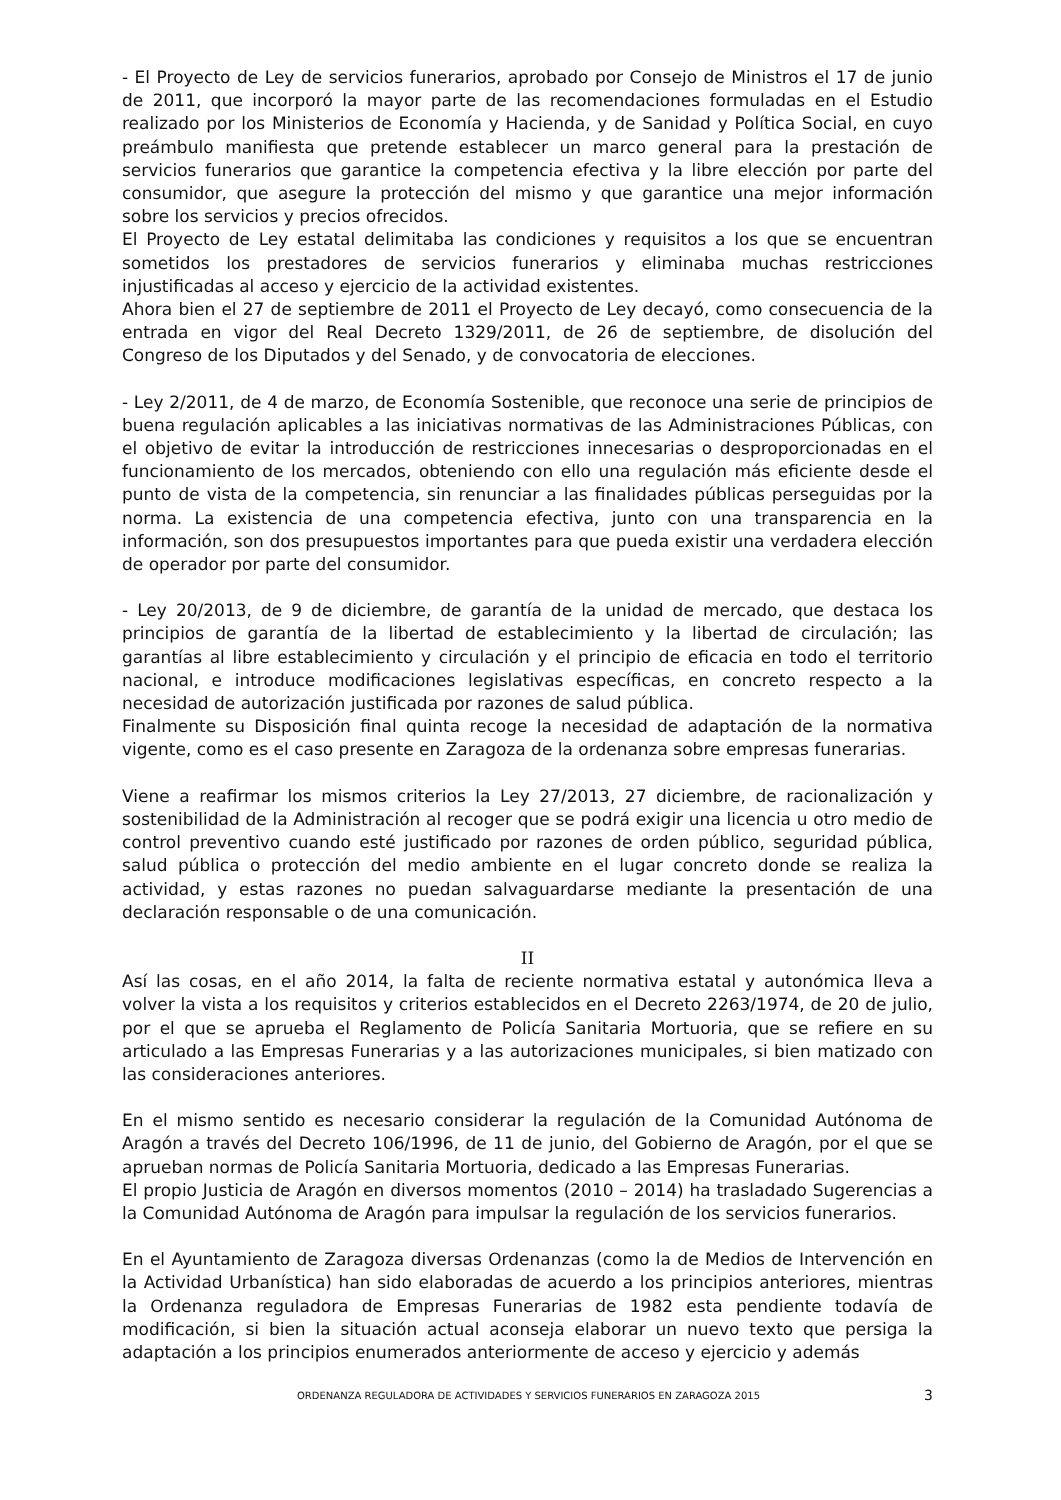- El Proyecto de Ley de servicios funerarios, aprobado por Consejo de Ministros el 17 de junio de 2011, que incorporó la mayor parte de las recomendaciones formuladas en el Estudio realizado por los Ministerios de Economía y Hacienda, y de Sanidad y Política Social, en cuyo preámbulo manifiesta que pretende establecer un marco general para la prestación de servicios funerarios que garantice la competencia efectiva y la libre elección por parte del consumidor, que asegure la protección del mismo y que garantice una mejor información sobre los servicios y precios ofrecidos.
El Proyecto de Ley estatal delimitaba las condiciones y requisitos a los que se encuentran sometidos los prestadores de servicios funerarios y eliminaba muchas restricciones injustificadas al acceso y ejercicio de la actividad existentes.
Ahora bien el 27 de septiembre de 2011 el Proyecto de Ley decayó, como consecuencia de la entrada en vigor del Real Decreto 1329/2011, de 26 de septiembre, de disolución del Congreso de los Diputados y del Senado, y de convocatoria de elecciones.
- Ley 2/2011, de 4 de marzo, de Economía Sostenible, que reconoce una serie de principios de buena regulación aplicables a las iniciativas normativas de las Administraciones Públicas, con el objetivo de evitar la introducción de restricciones innecesarias o desproporcionadas en el funcionamiento de los mercados, obteniendo con ello una regulación más eficiente desde el punto de vista de la competencia, sin renunciar a las finalidades públicas perseguidas por la norma. La existencia de una competencia efectiva, junto con una transparencia en la información, son dos presupuestos importantes para que pueda existir una verdadera elección de operador por parte del consumidor.
- Ley 20/2013, de 9 de diciembre, de garantía de la unidad de mercado, que destaca los principios de garantía de la libertad de establecimiento y la libertad de circulación; las garantías al libre establecimiento y circulación y el principio de eficacia en todo el territorio nacional, e introduce modificaciones legislativas específicas, en concreto respecto a la necesidad de autorización justificada por razones de salud pública.
Finalmente su Disposición final quinta recoge la necesidad de adaptación de la normativa vigente, como es el caso presente en Zaragoza de la ordenanza sobre empresas funerarias.
Viene a reafirmar los mismos criterios la Ley 27/2013, 27 diciembre, de racionalización y sostenibilidad de la Administración al recoger que se podrá exigir una licencia u otro medio de control preventivo cuando esté justificado por razones de orden público, seguridad pública, salud pública o protección del medio ambiente en el lugar concreto donde se realiza la actividad, y estas razones no puedan salvaguardarse mediante la presentación de una declaración responsable o de una comunicación.
II
Así las cosas, en el año 2014, la falta de reciente normativa estatal y autonómica lleva a volver la vista a los requisitos y criterios establecidos en el Decreto 2263/1974, de 20 de julio, por el que se aprueba el Reglamento de Policía Sanitaria Mortuoria, que se refiere en su articulado a las Empresas Funerarias y a las autorizaciones municipales, si bien matizado con las consideraciones anteriores.
En el mismo sentido es necesario considerar la regulación de la Comunidad Autónoma de Aragón a través del Decreto 106/1996, de 11 de junio, del Gobierno de Aragón, por el que se aprueban normas de Policía Sanitaria Mortuoria, dedicado a las Empresas Funerarias.
El propio Justicia de Aragón en diversos momentos (2010 – 2014) ha trasladado Sugerencias a la Comunidad Autónoma de Aragón para impulsar la regulación de los servicios funerarios.
En el Ayuntamiento de Zaragoza diversas Ordenanzas (como la de Medios de Intervención en la Actividad Urbanística) han sido elaboradas de acuerdo a los principios anteriores, mientras la Ordenanza reguladora de Empresas Funerarias de 1982 esta pendiente todavía de modificación, si bien la situación actual aconseja elaborar un nuevo texto que persiga la adaptación a los principios enumerados anteriormente de acceso y ejercicio y además
ORDENANZA REGULADORA DE ACTIVIDADES Y SERVICIOS FUNERARIOS EN ZARAGOZA 2015 3